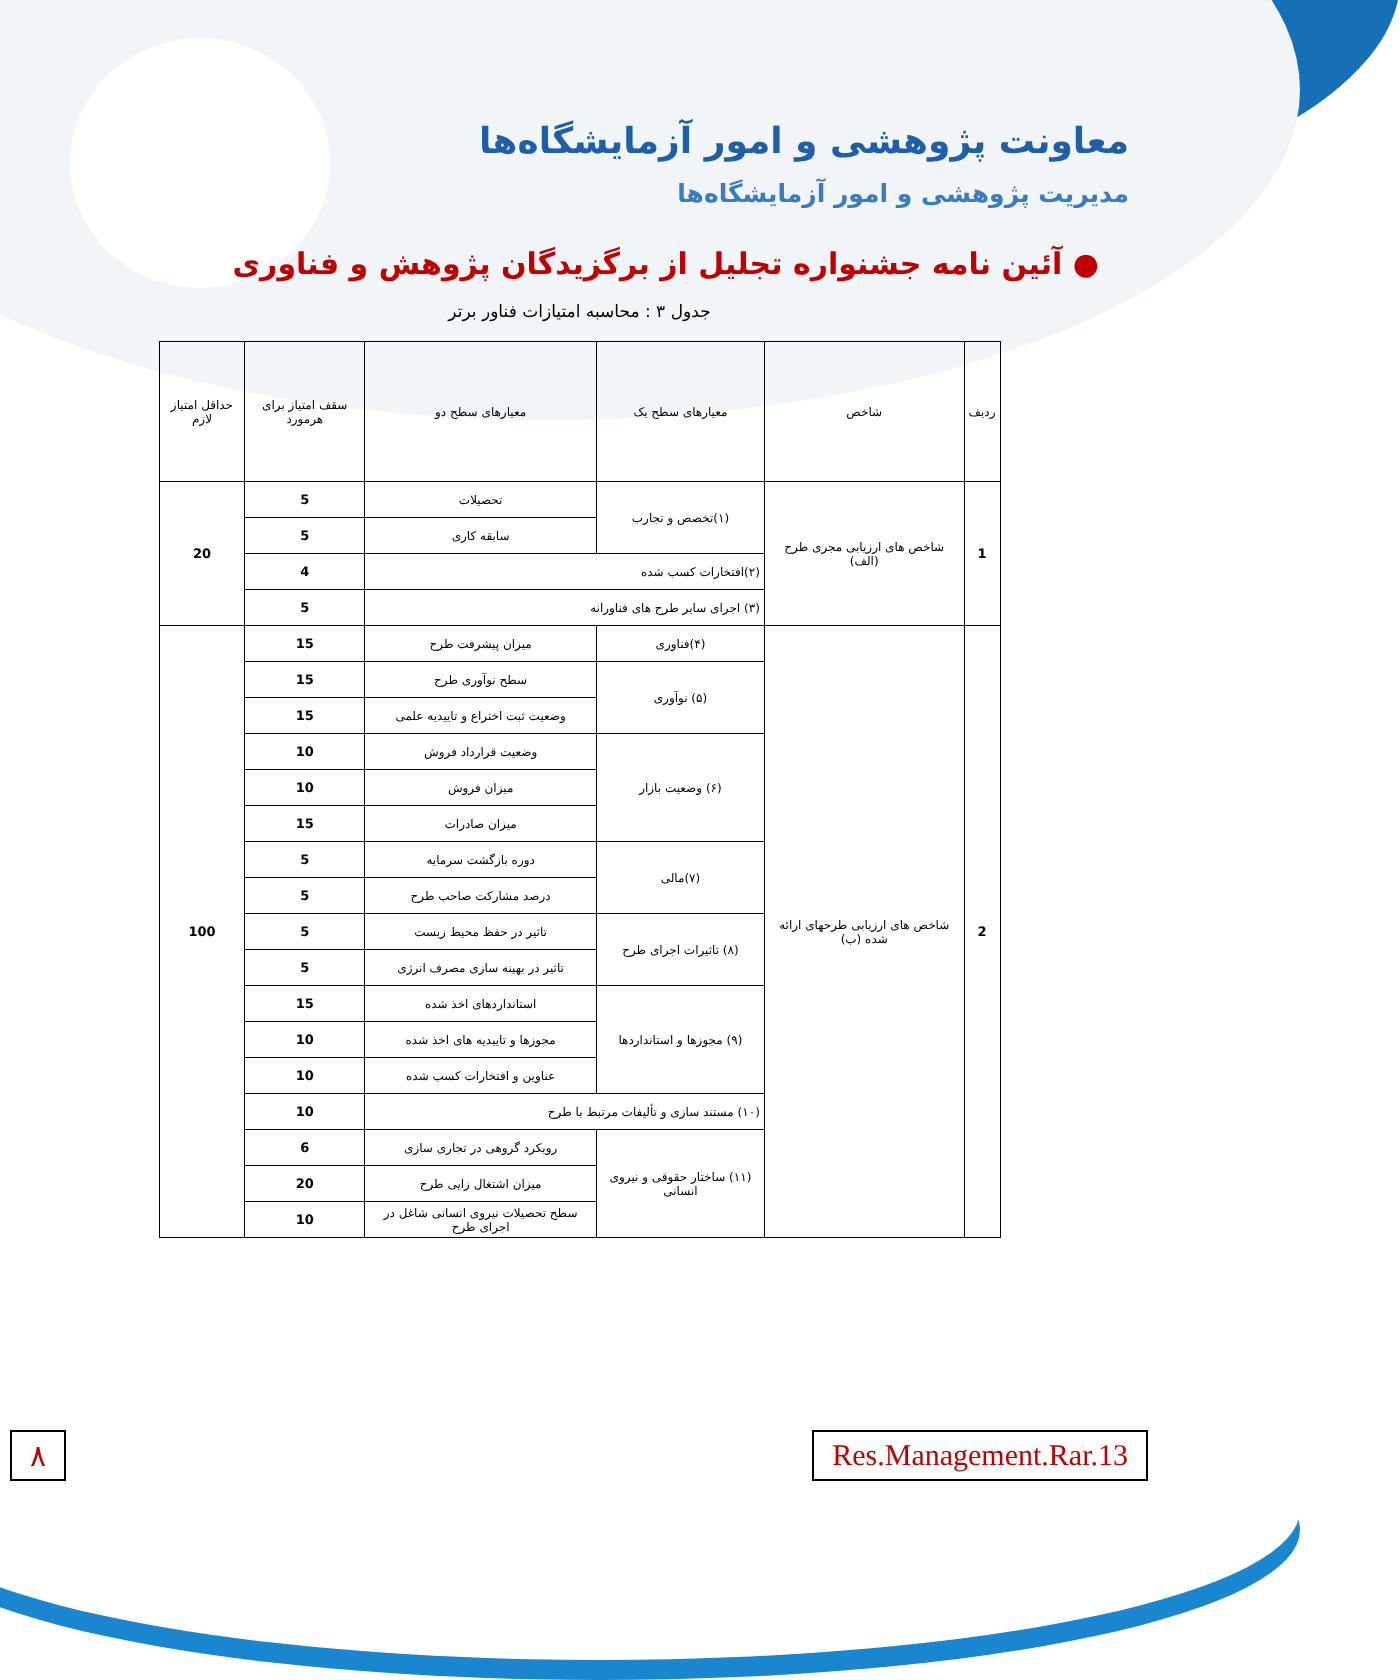معاونت پژوهشی و امور آزمایشگاه‌ها
مدیریت پژوهشی و امور آزمایشگاه‌ها
● آئین نامه جشنواره تجلیل از برگزیدگان پژوهش و فناوری
جدول ۳ : محاسبه امتیازات فناور برتر
| ردیف | شاخص | معیارهای سطح یک | معیارهای سطح دو | سقف امتیاز برای هرمورد | حداقل امتیاز لازم |
| --- | --- | --- | --- | --- | --- |
| 1 | شاخص های ارزیابی مجری طرح (الف) | (۱)تخصص و تجارب | تحصیلات | 5 | 20 |
| | | | سابقه کاری | 5 | |
| | | (۲)افتخارات کسب شده | | 4 | |
| | | (۳) اجرای سایر طرح های فناورانه | | 5 | |
| 2 | شاخص های ارزیابی طرحهای ارائه شده (ب) | (۴)فناوری | میزان پیشرفت طرح | 15 | 100 |
| | | (۵) نوآوری | سطح نوآوری طرح | 15 | |
| | | | وضعیت ثبت اختراع و تاییدیه علمی | 15 | |
| | | (۶) وضعیت بازار | وضعیت قرارداد فروش | 10 | |
| | | | میزان فروش | 10 | |
| | | | میزان صادرات | 15 | |
| | | (۷)مالی | دوره بازگشت سرمایه | 5 | |
| | | | درصد مشارکت صاحب طرح | 5 | |
| | | (۸) تاثیرات اجرای طرح | تاثیر در حفظ محیط زیست | 5 | |
| | | | تاثیر در بهینه سازی مصرف انرژی | 5 | |
| | | (۹) مجوزها و استانداردها | استانداردهای اخذ شده | 15 | |
| | | | مجوزها و تاییدیه های اخذ شده | 10 | |
| | | | عناوین و افتخارات کسب شده | 10 | |
| | | (۱۰) مستند سازی و تألیفات مرتبط با طرح | | 10 | |
| | | (۱۱) ساختار حقوقی و نیروی انسانی | رویکرد گروهی در تجاری سازی | 6 | |
| | | | میزان اشتغال زایی طرح | 20 | |
| | | | سطح تحصیلات نیروی انسانی شاغل در اجرای طرح | 10 | |
۸ Res.Management.Rar.13